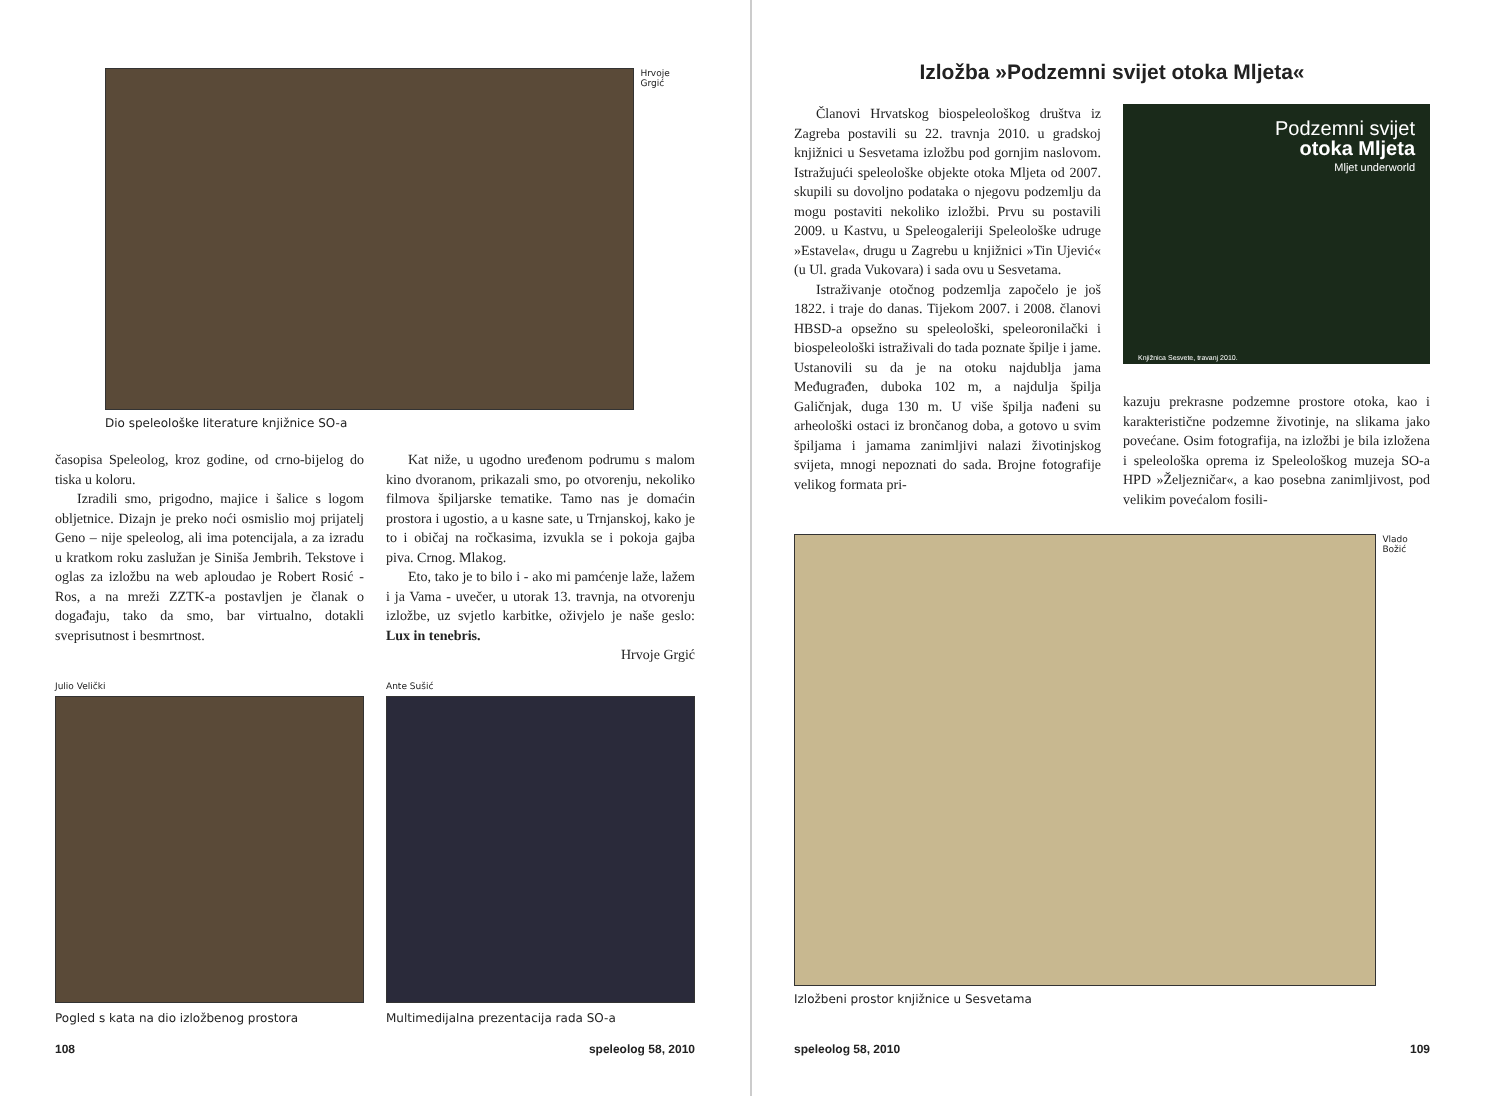Hrvoje Grgić
Dio speleološke literature knjižnice SO-a
časopisa Speleolog, kroz godine, od crno-bijelog do tiska u koloru.
Izradili smo, prigodno, majice i šalice s logom obljetnice. Dizajn je preko noći osmislio moj prijatelj Geno – nije speleolog, ali ima potencijala, a za izradu u kratkom roku zaslužan je Siniša Jembrih. Tekstove i oglas za izložbu na web aploudao je Robert Rosić - Ros, a na mreži ZZTK-a postavljen je članak o događaju, tako da smo, bar virtualno, dotakli sveprisutnost i besmrtnost.
Kat niže, u ugodno uređenom podrumu s malom kino dvoranom, prikazali smo, po otvorenju, nekoliko filmova špiljarske tematike. Tamo nas je domaćin prostora i ugostio, a u kasne sate, u Trnjanskoj, kako je to i običaj na ročkasima, izvukla se i pokoja gajba piva. Crnog. Mlakog.
Eto, tako je to bilo i - ako mi pamćenje laže, lažem i ja Vama - uvečer, u utorak 13. travnja, na otvorenju izložbe, uz svjetlo karbitke, oživjelo je naše geslo: Lux in tenebris.
Hrvoje Grgić
Julio Velički
Pogled s kata na dio izložbenog prostora
Ante Sušić
Multimedijalna prezentacija rada SO-a
108 speleolog 58, 2010
Izložba »Podzemni svijet otoka Mljeta«
Članovi Hrvatskog biospeleološkog društva iz Zagreba postavili su 22. travnja 2010. u gradskoj knjižnici u Sesvetama izložbu pod gornjim naslovom. Istražujući speleološke objekte otoka Mljeta od 2007. skupili su dovoljno podataka o njegovu podzemlju da mogu postaviti nekoliko izložbi. Prvu su postavili 2009. u Kastvu, u Speleogaleriji Speleološke udruge »Estavela«, drugu u Zagrebu u knjižnici »Tin Ujević« (u Ul. grada Vukovara) i sada ovu u Sesvetama.
Istraživanje otočnog podzemlja započelo je još 1822. i traje do danas. Tijekom 2007. i 2008. članovi HBSD-a opsežno su speleološki, speleoronilački i biospeleološki istraživali do tada poznate špilje i jame. Ustanovili su da je na otoku najdublja jama Međugrađen, duboka 102 m, a najdulja špilja Galičnjak, duga 130 m. U više špilja nađeni su arheološki ostaci iz brončanog doba, a gotovo u svim špiljama i jamama zanimljivi nalazi životinjskog svijeta, mnogi nepoznati do sada. Brojne fotografije velikog formata pri-
Podzemni svijet
otoka Mljeta
Mljet underworld
Knjižnica Sesvete, travanj 2010.
kazuju prekrasne podzemne prostore otoka, kao i karakteristične podzemne životinje, na slikama jako povećane. Osim fotografija, na izložbi je bila izložena i speleološka oprema iz Speleološkog muzeja SO-a HPD »Željezničar«, a kao posebna zanimljivost, pod velikim povećalom fosili-
Vlado Božić
Izložbeni prostor knjižnice u Sesvetama
speleolog 58, 2010 109